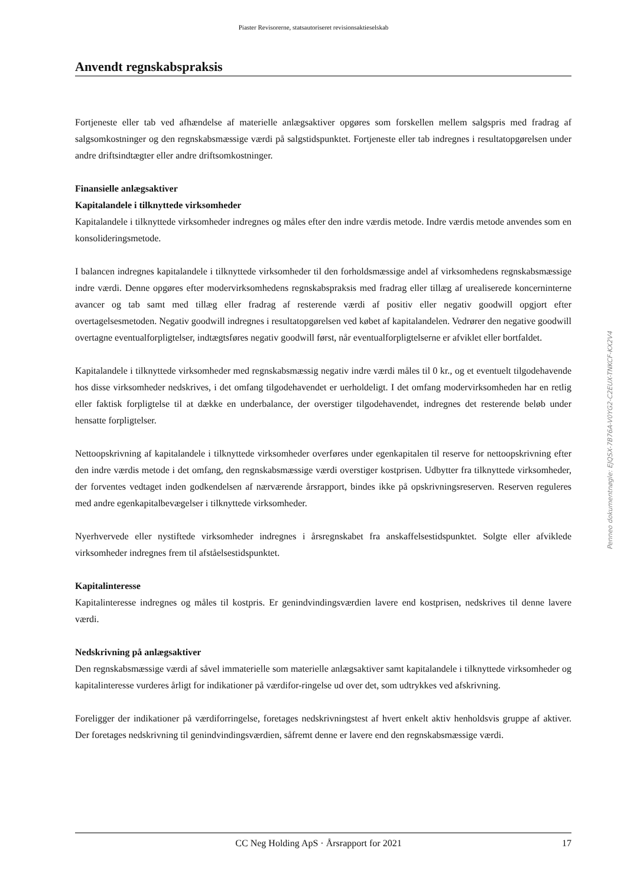Piaster Revisorerne, statsautoriseret revisionsaktieselskab
Anvendt regnskabspraksis
Fortjeneste eller tab ved afhændelse af materielle anlægsaktiver opgøres som forskellen mellem salgspris med fradrag af salgsomkostninger og den regnskabsmæssige værdi på salgstidspunktet. Fortjeneste eller tab indregnes i resultatopgørelsen under andre driftsindtægter eller andre driftsomkostninger.
Finansielle anlægsaktiver
Kapitalandele i tilknyttede virksomheder
Kapitalandele i tilknyttede virksomheder indregnes og måles efter den indre værdis metode. Indre værdis metode anvendes som en konsolideringsmetode.
I balancen indregnes kapitalandele i tilknyttede virksomheder til den forholdsmæssige andel af virksomhedens regnskabsmæssige indre værdi. Denne opgøres efter modervirksomhedens regnskabspraksis med fradrag eller tillæg af urealiserede koncerninterne avancer og tab samt med tillæg eller fradrag af resterende værdi af positiv eller negativ goodwill opgjort efter overtagelsesmetoden. Negativ goodwill indregnes i resultatopgørelsen ved købet af kapitalandelen. Vedrører den negative goodwill overtagne eventualforpligtelser, indtægtsføres negativ goodwill først, når eventualforpligtelserne er afviklet eller bortfaldet.
Kapitalandele i tilknyttede virksomheder med regnskabsmæssig negativ indre værdi måles til 0 kr., og et eventuelt tilgodehavende hos disse virksomheder nedskrives, i det omfang tilgodehavendet er uerholdeligt. I det omfang modervirksomheden har en retlig eller faktisk forpligtelse til at dække en underbalance, der overstiger tilgodehavendet, indregnes det resterende beløb under hensatte forpligtelser.
Nettoopskrivning af kapitalandele i tilknyttede virksomheder overføres under egenkapitalen til reserve for nettoopskrivning efter den indre værdis metode i det omfang, den regnskabsmæssige værdi overstiger kostprisen. Udbytter fra tilknyttede virksomheder, der forventes vedtaget inden godkendelsen af nærværende årsrapport, bindes ikke på opskrivningsreserven. Reserven reguleres med andre egenkapitalbevægelser i tilknyttede virksomheder.
Nyerhvervede eller nystiftede virksomheder indregnes i årsregnskabet fra anskaffelsestidspunktet. Solgte eller afviklede virksomheder indregnes frem til afståelsestidspunktet.
Kapitalinteresse
Kapitalinteresse indregnes og måles til kostpris. Er genindvindingsværdien lavere end kostprisen, nedskrives til denne lavere værdi.
Nedskrivning på anlægsaktiver
Den regnskabsmæssige værdi af såvel immaterielle som materielle anlægsaktiver samt kapitalandele i tilknyttede virksomheder og kapitalinteresse vurderes årligt for indikationer på værdifor-ringelse ud over det, som udtrykkes ved afskrivning.
Foreligger der indikationer på værdiforringelse, foretages nedskrivningstest af hvert enkelt aktiv henholdsvis gruppe af aktiver. Der foretages nedskrivning til genindvindingsværdien, såfremt denne er lavere end den regnskabsmæssige værdi.
Penneo dokumentnøgle: EJQSX-7B76A-V0YG2-C2EUX-TNKCF-KX2V4
CC Neg Holding ApS · Årsrapport for 2021 17